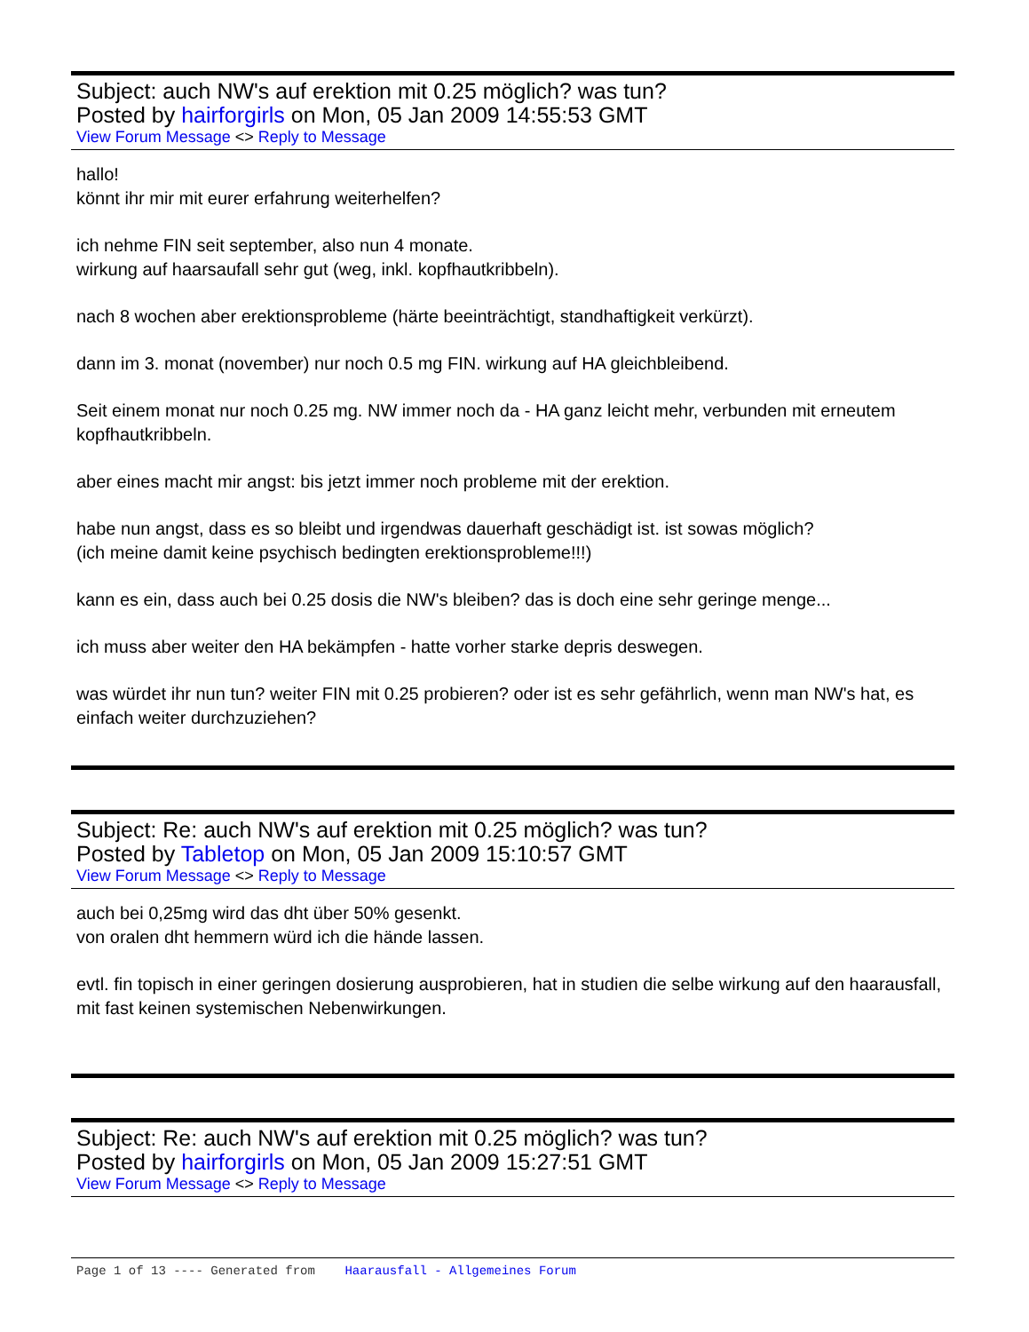Subject: auch NW's auf erektion mit 0.25 möglich? was tun?
Posted by hairforgirls on Mon, 05 Jan 2009 14:55:53 GMT
View Forum Message <> Reply to Message
hallo!
könnt ihr mir mit eurer erfahrung weiterhelfen?
ich nehme FIN seit september, also nun 4 monate.
wirkung auf haarsaufall sehr gut (weg, inkl. kopfhautkribbeln).
nach 8 wochen aber erektionsprobleme (härte beeinträchtigt, standhaftigkeit verkürzt).
dann im 3. monat (november) nur noch 0.5 mg FIN. wirkung auf HA gleichbleibend.
Seit einem monat nur noch 0.25 mg. NW immer noch da - HA ganz leicht mehr, verbunden mit erneutem kopfhautkribbeln.
aber eines macht mir angst: bis jetzt immer noch probleme mit der erektion.
habe nun angst, dass es so bleibt und irgendwas dauerhaft geschädigt ist. ist sowas möglich?
(ich meine damit keine psychisch bedingten erektionsprobleme!!!)
kann es ein, dass auch bei 0.25 dosis die NW's bleiben? das is doch eine sehr geringe menge...
ich muss aber weiter den HA bekämpfen - hatte vorher starke depris deswegen.
was würdet ihr nun tun? weiter FIN mit 0.25 probieren? oder ist es sehr gefährlich, wenn man NW's hat, es einfach weiter durchzuziehen?
Subject: Re: auch NW's auf erektion mit 0.25 möglich? was tun?
Posted by Tabletop on Mon, 05 Jan 2009 15:10:57 GMT
View Forum Message <> Reply to Message
auch bei 0,25mg wird das dht über 50% gesenkt.
von oralen dht hemmern würd ich die hände lassen.
evtl. fin topisch in einer geringen dosierung ausprobieren, hat in studien die selbe wirkung auf den haarausfall, mit fast keinen systemischen Nebenwirkungen.
Subject: Re: auch NW's auf erektion mit 0.25 möglich? was tun?
Posted by hairforgirls on Mon, 05 Jan 2009 15:27:51 GMT
View Forum Message <> Reply to Message
Page 1 of 13 ---- Generated from Haarausfall - Allgemeines Forum